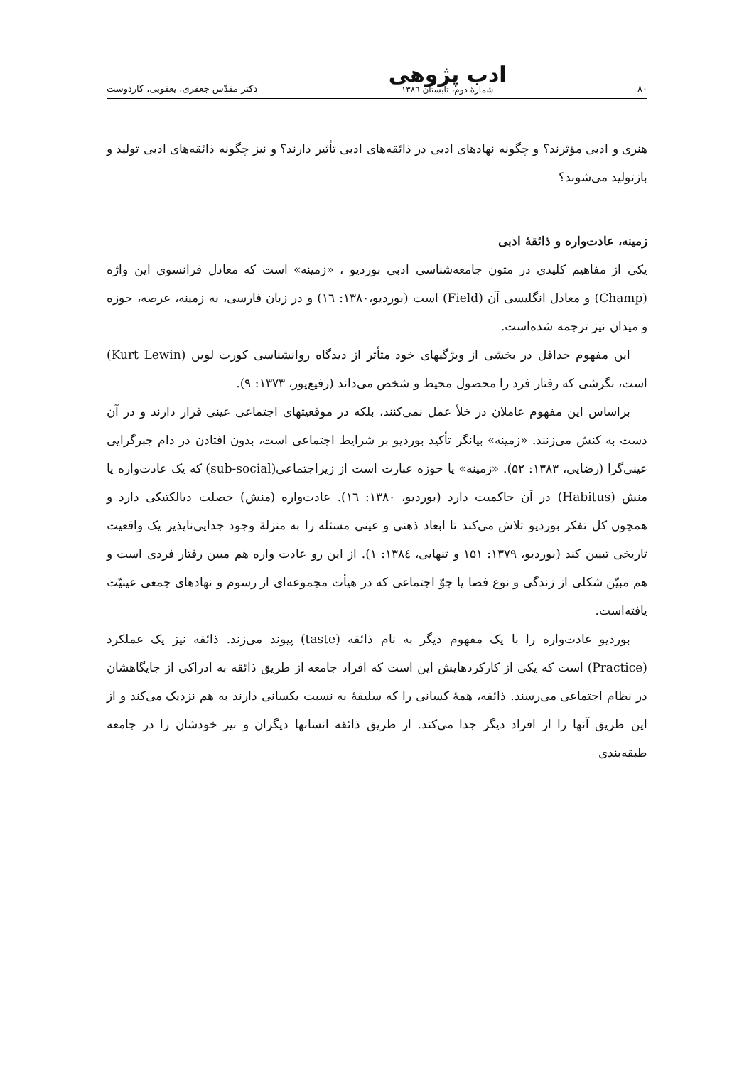۸۰ ادب پژوهی
شمارهٔ دوم، تابستان ۱۳۸٦ دکتر مقدّس جعفری، یعقوبی، کاردوست
هنری و ادبی مؤثرند؟ و چگونه نهادهای ادبی در ذائقه‌های ادبی تأثیر دارند؟ و نیز چگونه ذائقه‌های ادبی تولید و بازتولید می‌شوند؟
زمینه، عادت‌واره و ذائقهٔ ادبی
یکی از مفاهیم کلیدی در متون جامعه‌شناسی ادبی بوردیو ، «زمینه» است که معادل فرانسوی این واژه (Champ) و معادل انگلیسی آن (Field) است (بوردیو،۱۳۸۰: ۱٦) و در زبان فارسی، به زمینه، عرصه، حوزه و میدان نیز ترجمه شده‌است.
این مفهوم حداقل در بخشی از ویژگیهای خود متأثر از دیدگاه روانشناسی کورت لوین (Kurt Lewin) است، نگرشی که رفتار فرد را محصول محیط و شخص می‌داند (رفیع‌پور، ۱۳۷۳: ۹).
براساس این مفهوم عاملان در خلأ عمل نمی‌کنند، بلکه در موقعیتهای اجتماعی عینی قرار دارند و در آن دست به کنش می‌زنند. «زمینه» بیانگر تأکید بوردیو بر شرایط اجتماعی است، بدون افتادن در دام جبرگرایی عینی‌گرا (رضایی، ۱۳۸۳: ۵۲). «زمینه» یا حوزه عبارت است از زیراجتماعی(sub-social) که یک عادت‌واره یا منش (Habitus) در آن حاکمیت دارد (بوردیو، ۱۳۸۰: ۱٦). عادت‌واره (منش) خصلت دیالکتیکی دارد و همچون کل تفکر بوردیو تلاش می‌کند تا ابعاد ذهنی و عینی مسئله را به منزلهٔ وجود جدایی‌ناپذیر یک واقعیت تاریخی تبیین کند (بوردیو، ۱۳۷۹: ۱۵۱ و تنهایی، ۱۳۸٤: ۱). از این رو عادت واره هم مبین رفتار فردی است و هم مبیّن شکلی از زندگی و نوع فضا یا جوّ اجتماعی که در هیأت مجموعه‌ای از رسوم و نهادهای جمعی عینیّت یافته‌است.
بوردیو عادت‌واره را با یک مفهوم دیگر به نام ذائقه (taste) پیوند می‌زند. ذائقه نیز یک عملکرد (Practice) است که یکی از کارکردهایش این است که افراد جامعه از طریق ذائقه به ادراکی از جایگاهشان در نظام اجتماعی می‌رسند. ذائقه، همهٔ کسانی را که سلیقهٔ به نسبت یکسانی دارند به هم نزدیک می‌کند و از این طریق آنها را از افراد دیگر جدا می‌کند. از طریق ذائقه انسانها دیگران و نیز خودشان را در جامعه طبقه‌بندی